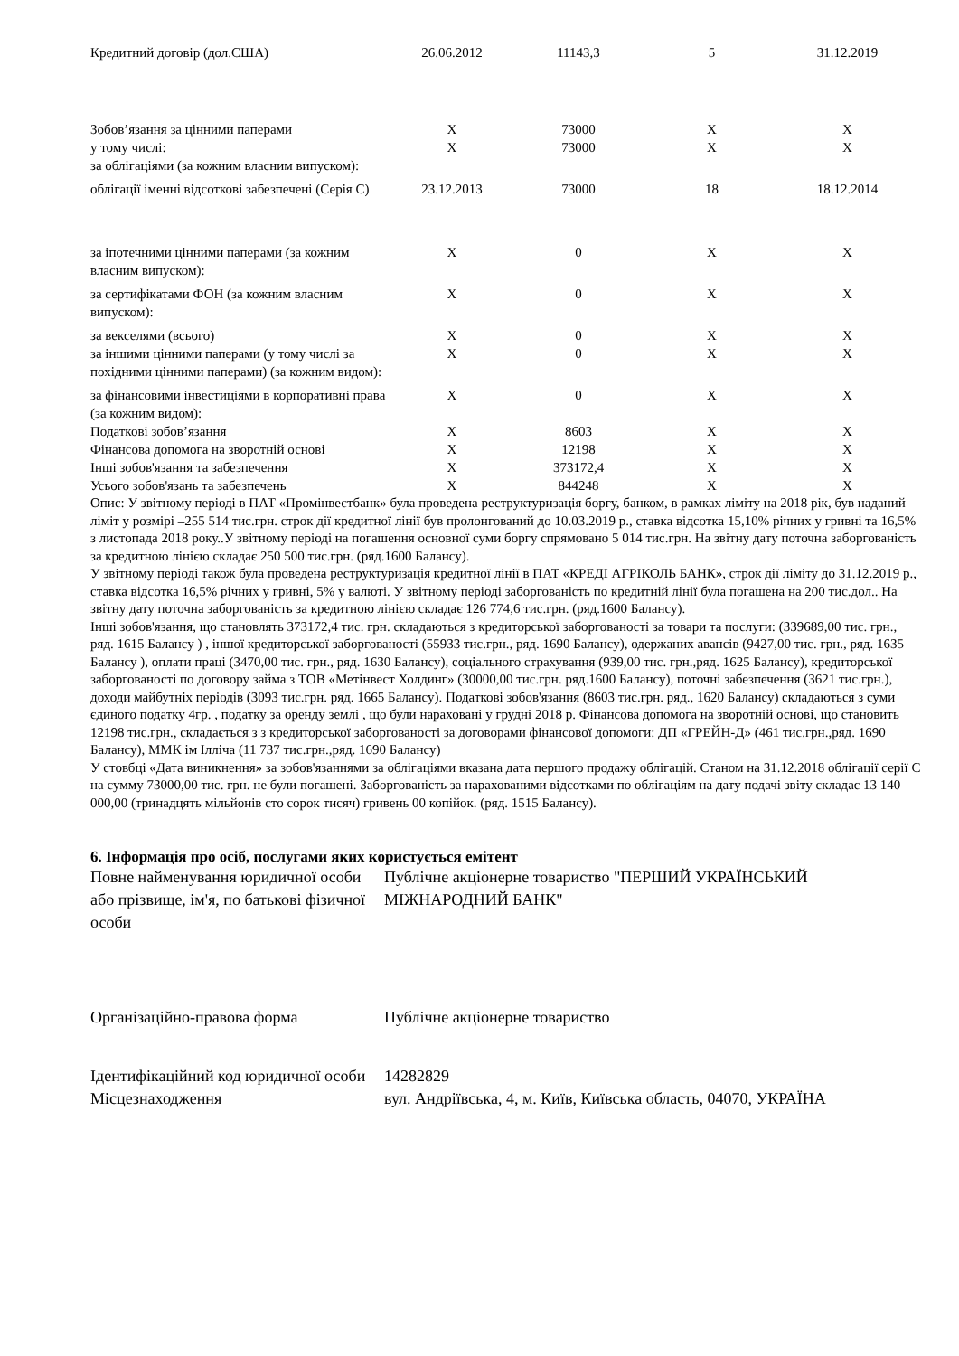| Кредитний договір (дол.США) | 26.06.2012 | 11143,3 | 5 | 31.12.2019 |
| Зобов’язання за цінними паперами | X | 73000 | X | X |
| у тому числі: | X | 73000 | X | X |
| за облігаціями (за кожним власним випуском): | | | | |
| облігації іменні відсоткові забезпечені (Серія С) | 23.12.2013 | 73000 | 18 | 18.12.2014 |
| за іпотечними цінними паперами (за кожним власним випуском): | X | 0 | X | X |
| за сертифікатами ФОН (за кожним власним випуском): | X | 0 | X | X |
| за векселями (всього) | X | 0 | X | X |
| за іншими цінними паперами (у тому числі за похідними цінними паперами) (за кожним видом): | X | 0 | X | X |
| за фінансовими інвестиціями в корпоративні права (за кожним видом): | X | 0 | X | X |
| Податкові зобов’язання | X | 8603 | X | X |
| Фінансова допомога на зворотній основі | X | 12198 | X | X |
| Інші зобов'язання та забезпечення | X | 373172,4 | X | X |
| Усього зобов'язань та забезпечень | X | 844248 | X | X |
Опис: У звітному періоді в ПАТ «Промінвестбанк» була проведена реструктуризація боргу, банком, в рамках ліміту на 2018 рік, був наданий ліміт у розмірі –255 514 тис.грн. строк дії кредитної лінії був пролонгований до 10.03.2019 р., ставка відсотка 15,10% річних у гривні та 16,5% з листопада 2018 року..У звітному періоді на погашення основної суми боргу спрямовано 5 014 тис.грн. На звітну дату поточна заборгованість за кредитною лінією складає 250 500 тис.грн. (ряд.1600 Балансу).
У звітному періоді також була проведена реструктуризація кредитної лінії в ПАТ «КРЕДІ АГРІКОЛЬ БАНК», строк дії ліміту до 31.12.2019 р., ставка відсотка 16,5% річних у гривні, 5% у валюті. У звітному періоді заборгованість по кредитній лінії була погашена на 200 тис.дол.. На звітну дату поточна заборгованість за кредитною лінією складає 126 774,6 тис.грн. (ряд.1600 Балансу).
Інші зобов'язання, що становлять 373172,4 тис. грн. складаються з кредиторської заборгованості за товари та послуги: (339689,00 тис. грн., ряд. 1615 Балансу ) , іншої кредиторської заборгованості (55933 тис.грн., ряд. 1690 Балансу), одержаних авансів (9427,00 тис. грн., ряд. 1635 Балансу ), оплати праці (3470,00 тис. грн., ряд. 1630 Балансу), соціального страхування (939,00 тис. грн.,ряд. 1625 Балансу), кредиторської заборгованості по договору займа з ТОВ «Метінвест Холдинг» (30000,00 тис.грн. ряд.1600 Балансу), поточні забезпечення (3621 тис.грн.), доходи майбутніх періодів (3093 тис.грн. ряд. 1665 Балансу). Податкові зобов'язання (8603 тис.грн. ряд., 1620 Балансу) складаються з суми єдиного податку 4гр. , податку за оренду землі , що були нараховані у грудні 2018 р. Фінансова допомога на зворотній основі, що становить 12198 тис.грн., складається з з кредиторської заборгованості за договорами фінансової допомоги: ДП «ГРЕЙН-Д» (461 тис.грн.,ряд. 1690 Балансу), ММК ім Ілліча (11 737 тис.грн.,ряд. 1690 Балансу)
У стовбці «Дата виникнення» за зобов'язаннями за облігаціями вказана дата першого продажу облігацій. Станом на 31.12.2018 облігації серії С на сумму 73000,00 тис. грн. не були погашені. Заборгованість за нарахованими відсотками по облігаціям на дату подачі звіту складає 13 140 000,00 (тринадцять мільйонів сто сорок тисяч) гривень 00 копійок. (ряд. 1515 Балансу).
6. Інформація про осіб, послугами яких користується емітент
| Повне найменування юридичної особи або прізвище, ім'я, по батькові фізичної особи | Публічне акціонерне товариство "ПЕРШИЙ УКРАЇНСЬКИЙ МІЖНАРОДНИЙ БАНК" |
| Організаційно-правова форма | Публічне акціонерне товариство |
| Ідентифікаційний код юридичної особи | 14282829 |
| Місцезнаходження | вул. Андріївська, 4, м. Київ, Київська область, 04070, УКРАЇНА |